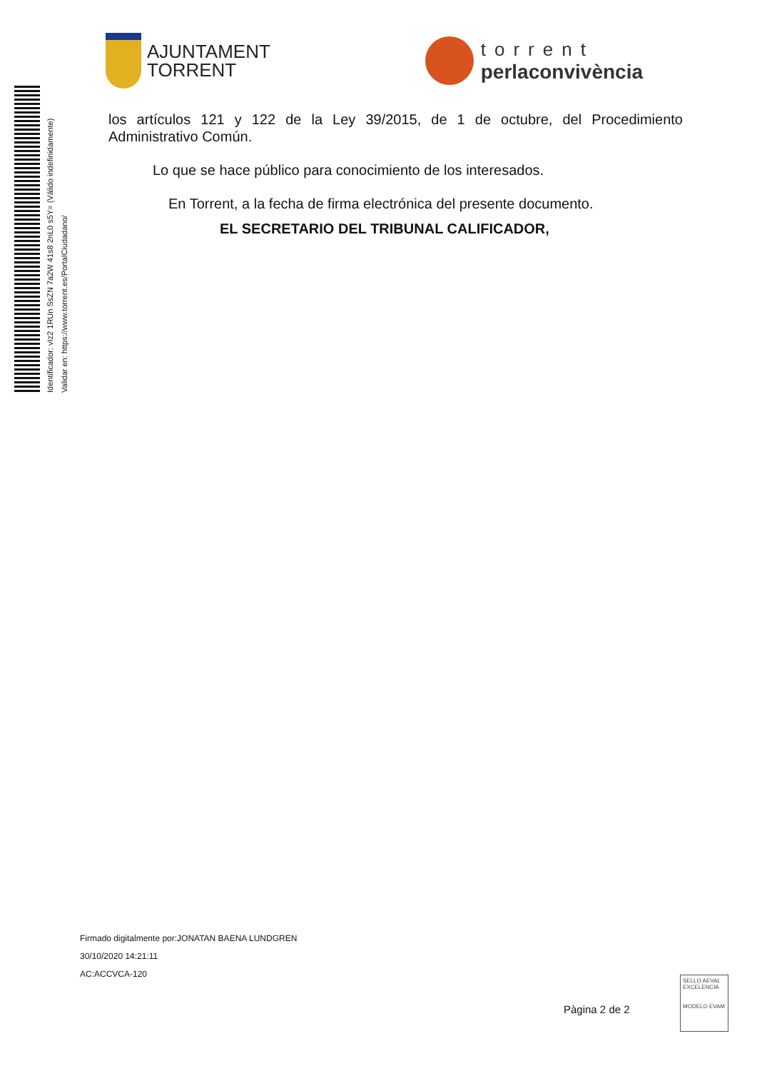AJUNTAMENT
TORRENT
torrent
perlaconvivència
Identificador: vIz2 1RUn SsZN 7a2W 41s8 2nL0 s5Y= (Válido indefinidamente)
Validar en: https://www.torrent.es/PortalCiudadano/
los artículos 121 y 122 de la Ley 39/2015, de 1 de octubre, del Procedimiento Administrativo Común.
Lo que se hace público para conocimiento de los interesados.
En Torrent, a la fecha de firma electrónica del presente documento.
EL SECRETARIO DEL TRIBUNAL CALIFICADOR,
Firmado digitalmente por:JONATAN BAENA LUNDGREN
30/10/2020 14:21:11
AC:ACCVCA-120
Pàgina 2 de 2
SELLO AEVAL EXCELENCIA
MODELO EVAM